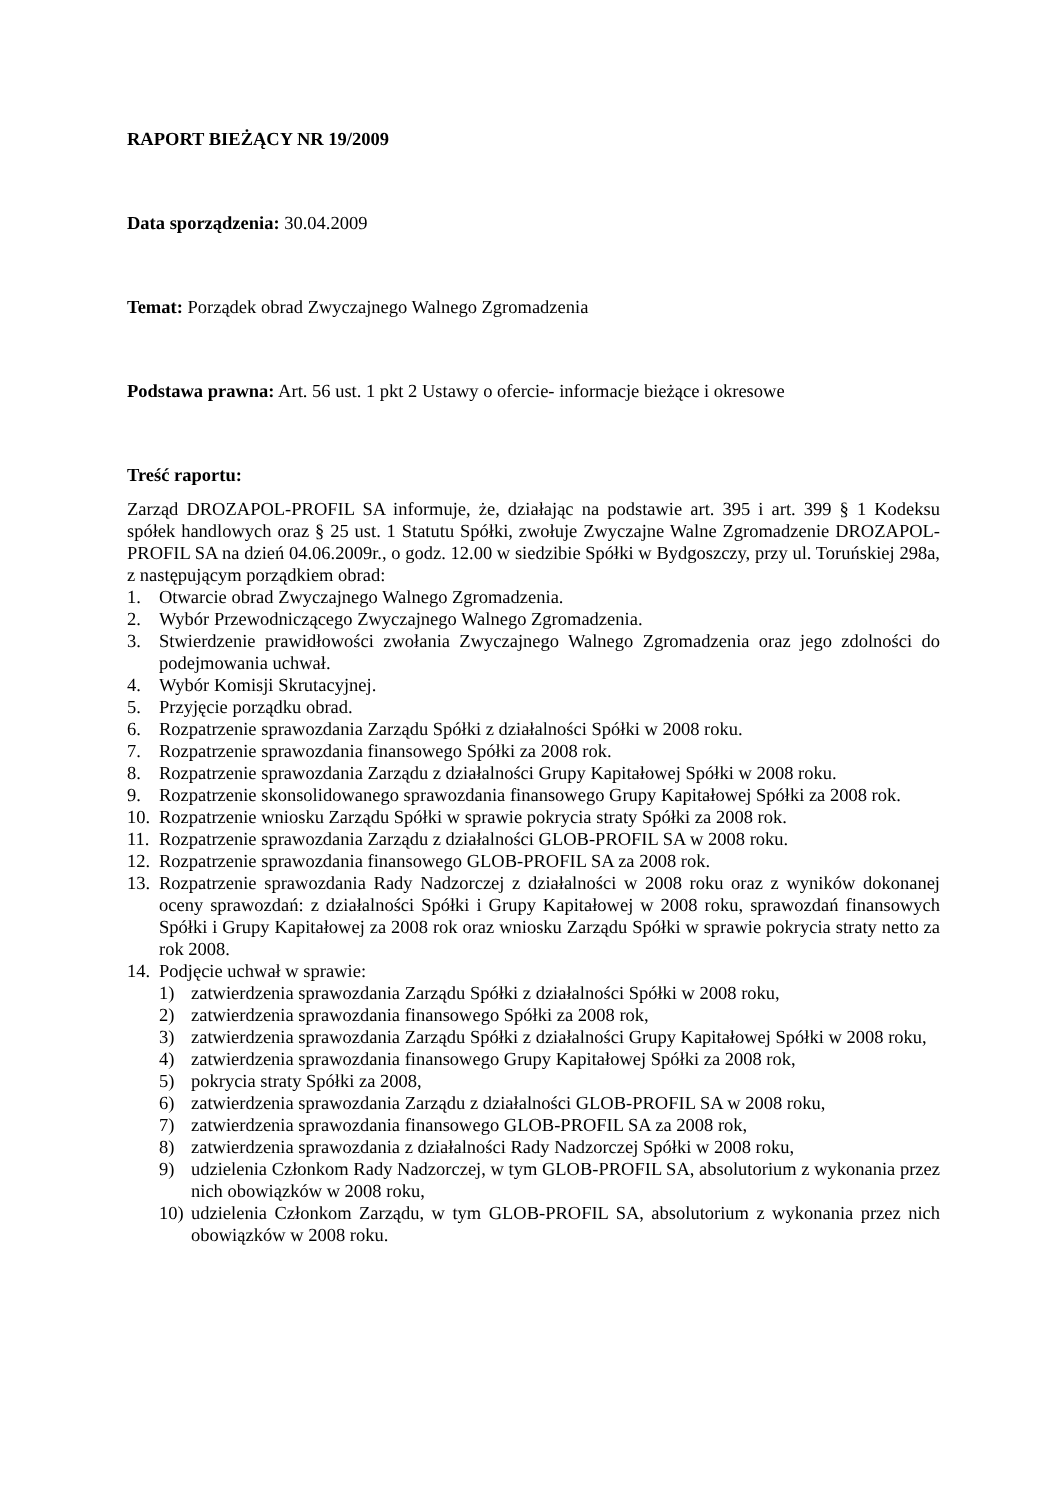RAPORT BIEŻĄCY NR 19/2009
Data sporządzenia: 30.04.2009
Temat: Porządek obrad Zwyczajnego Walnego Zgromadzenia
Podstawa prawna: Art. 56 ust. 1 pkt 2 Ustawy o ofercie- informacje bieżące i okresowe
Treść raportu:
Zarząd DROZAPOL-PROFIL SA informuje, że, działając na podstawie art. 395 i art. 399 § 1 Kodeksu spółek handlowych oraz § 25 ust. 1 Statutu Spółki, zwołuje Zwyczajne Walne Zgromadzenie DROZAPOL-PROFIL SA na dzień 04.06.2009r., o godz. 12.00 w siedzibie Spółki w Bydgoszczy, przy ul. Toruńskiej 298a, z następującym porządkiem obrad:
1. Otwarcie obrad Zwyczajnego Walnego Zgromadzenia.
2. Wybór Przewodniczącego Zwyczajnego Walnego Zgromadzenia.
3. Stwierdzenie prawidłowości zwołania Zwyczajnego Walnego Zgromadzenia oraz jego zdolności do podejmowania uchwał.
4. Wybór Komisji Skrutacyjnej.
5. Przyjęcie porządku obrad.
6. Rozpatrzenie sprawozdania Zarządu Spółki z działalności Spółki w 2008 roku.
7. Rozpatrzenie sprawozdania finansowego Spółki za 2008 rok.
8. Rozpatrzenie sprawozdania Zarządu z działalności Grupy Kapitałowej Spółki w 2008 roku.
9. Rozpatrzenie skonsolidowanego sprawozdania finansowego Grupy Kapitałowej Spółki za 2008 rok.
10. Rozpatrzenie wniosku Zarządu Spółki w sprawie pokrycia straty Spółki za 2008 rok.
11. Rozpatrzenie sprawozdania Zarządu z działalności GLOB-PROFIL SA w 2008 roku.
12. Rozpatrzenie sprawozdania finansowego GLOB-PROFIL SA za 2008 rok.
13. Rozpatrzenie sprawozdania Rady Nadzorczej z działalności w 2008 roku oraz z wyników dokonanej oceny sprawozdań: z działalności Spółki i Grupy Kapitałowej w 2008 roku, sprawozdań finansowych Spółki i Grupy Kapitałowej za 2008 rok oraz wniosku Zarządu Spółki w sprawie pokrycia straty netto za rok 2008.
14. Podjęcie uchwał w sprawie:
1) zatwierdzenia sprawozdania Zarządu Spółki z działalności Spółki w 2008 roku,
2) zatwierdzenia sprawozdania finansowego Spółki za 2008 rok,
3) zatwierdzenia sprawozdania Zarządu Spółki z działalności Grupy Kapitałowej Spółki w 2008 roku,
4) zatwierdzenia sprawozdania finansowego Grupy Kapitałowej Spółki za 2008 rok,
5) pokrycia straty Spółki za 2008,
6) zatwierdzenia sprawozdania Zarządu z działalności GLOB-PROFIL SA w 2008 roku,
7) zatwierdzenia sprawozdania finansowego GLOB-PROFIL SA za 2008 rok,
8) zatwierdzenia sprawozdania z działalności Rady Nadzorczej Spółki w 2008 roku,
9) udzielenia Członkom Rady Nadzorczej, w tym GLOB-PROFIL SA, absolutorium z wykonania przez nich obowiązków w 2008 roku,
10) udzielenia Członkom Zarządu, w tym GLOB-PROFIL SA, absolutorium z wykonania przez nich obowiązków w 2008 roku.